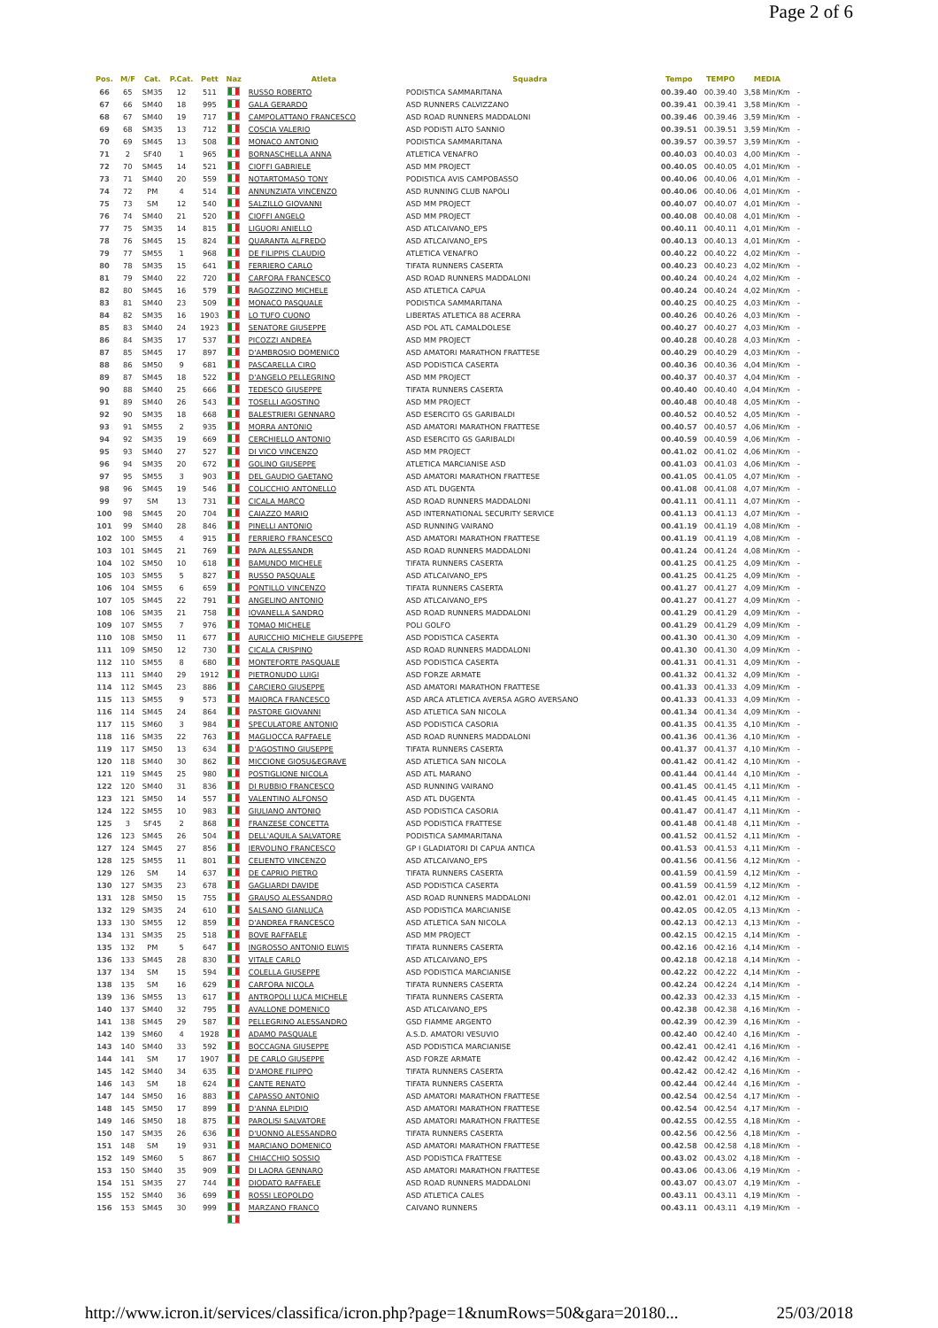Page 2 of 6
| Pos. | M/F | Cat. | P.Cat. | Pett | Naz | Atleta | Squadra | Tempo | TEMPO | MEDIA | |
| --- | --- | --- | --- | --- | --- | --- | --- | --- | --- | --- | --- |
| 66 | 65 | SM35 | 12 | 511 | | RUSSO ROBERTO | PODISTICA SAMMARITANA | 00.39.40 | 00.39.40 | 3,58 Min/Km | - |
| 67 | 66 | SM40 | 18 | 995 | | GALA GERARDO | ASD RUNNERS CALVIZZANO | 00.39.41 | 00.39.41 | 3,58 Min/Km | - |
| 68 | 67 | SM40 | 19 | 717 | | CAMPOLATTANO FRANCESCO | ASD ROAD RUNNERS MADDALONI | 00.39.46 | 00.39.46 | 3,59 Min/Km | - |
| 69 | 68 | SM35 | 13 | 712 | | COSCIA VALERIO | ASD PODISTI ALTO SANNIO | 00.39.51 | 00.39.51 | 3,59 Min/Km | - |
| 70 | 69 | SM45 | 13 | 508 | | MONACO ANTONIO | PODISTICA SAMMARITANA | 00.39.57 | 00.39.57 | 3,59 Min/Km | - |
| 71 | 2 | SF40 | 1 | 965 | | BORNASCHELLA ANNA | ATLETICA VENAFRO | 00.40.03 | 00.40.03 | 4,00 Min/Km | - |
| 72 | 70 | SM45 | 14 | 521 | | CIOFFI GABRIELE | ASD MM PROJECT | 00.40.05 | 00.40.05 | 4,01 Min/Km | - |
| 73 | 71 | SM40 | 20 | 559 | | NOTARTOMASO TONY | PODISTICA AVIS CAMPOBASSO | 00.40.06 | 00.40.06 | 4,01 Min/Km | - |
| 74 | 72 | PM | 4 | 514 | | ANNUNZIATA VINCENZO | ASD RUNNING CLUB NAPOLI | 00.40.06 | 00.40.06 | 4,01 Min/Km | - |
| 75 | 73 | SM | 12 | 540 | | SALZILLO GIOVANNI | ASD MM PROJECT | 00.40.07 | 00.40.07 | 4,01 Min/Km | - |
| 76 | 74 | SM40 | 21 | 520 | | CIOFFI ANGELO | ASD MM PROJECT | 00.40.08 | 00.40.08 | 4,01 Min/Km | - |
| 77 | 75 | SM35 | 14 | 815 | | LIGUORI ANIELLO | ASD ATLCAIVANO_EPS | 00.40.11 | 00.40.11 | 4,01 Min/Km | - |
| 78 | 76 | SM45 | 15 | 824 | | QUARANTA ALFREDO | ASD ATLCAIVANO_EPS | 00.40.13 | 00.40.13 | 4,01 Min/Km | - |
| 79 | 77 | SM55 | 1 | 968 | | DE FILIPPIS CLAUDIO | ATLETICA VENAFRO | 00.40.22 | 00.40.22 | 4,02 Min/Km | - |
| 80 | 78 | SM35 | 15 | 641 | | FERRIERO CARLO | TIFATA RUNNERS CASERTA | 00.40.23 | 00.40.23 | 4,02 Min/Km | - |
| 81 | 79 | SM40 | 22 | 720 | | CARFORA FRANCESCO | ASD ROAD RUNNERS MADDALONI | 00.40.24 | 00.40.24 | 4,02 Min/Km | - |
| 82 | 80 | SM45 | 16 | 579 | | RAGOZZINO MICHELE | ASD ATLETICA CAPUA | 00.40.24 | 00.40.24 | 4,02 Min/Km | - |
| 83 | 81 | SM40 | 23 | 509 | | MONACO PASQUALE | PODISTICA SAMMARITANA | 00.40.25 | 00.40.25 | 4,03 Min/Km | - |
| 84 | 82 | SM35 | 16 | 1903 | | LO TUFO CUONO | LIBERTAS ATLETICA 88 ACERRA | 00.40.26 | 00.40.26 | 4,03 Min/Km | - |
| 85 | 83 | SM40 | 24 | 1923 | | SENATORE GIUSEPPE | ASD POL ATL CAMALDOLESE | 00.40.27 | 00.40.27 | 4,03 Min/Km | - |
| 86 | 84 | SM35 | 17 | 537 | | PICOZZI ANDREA | ASD MM PROJECT | 00.40.28 | 00.40.28 | 4,03 Min/Km | - |
| 87 | 85 | SM45 | 17 | 897 | | D'AMBROSIO DOMENICO | ASD AMATORI MARATHON FRATTESE | 00.40.29 | 00.40.29 | 4,03 Min/Km | - |
| 88 | 86 | SM50 | 9 | 681 | | PASCARELLA CIRO | ASD PODISTICA CASERTA | 00.40.36 | 00.40.36 | 4,04 Min/Km | - |
| 89 | 87 | SM45 | 18 | 522 | | D'ANGELO PELLEGRINO | ASD MM PROJECT | 00.40.37 | 00.40.37 | 4,04 Min/Km | - |
| 90 | 88 | SM40 | 25 | 666 | | TEDESCO GIUSEPPE | TIFATA RUNNERS CASERTA | 00.40.40 | 00.40.40 | 4,04 Min/Km | - |
| 91 | 89 | SM40 | 26 | 543 | | TOSELLI AGOSTINO | ASD MM PROJECT | 00.40.48 | 00.40.48 | 4,05 Min/Km | - |
| 92 | 90 | SM35 | 18 | 668 | | BALESTRIERI GENNARO | ASD ESERCITO GS GARIBALDI | 00.40.52 | 00.40.52 | 4,05 Min/Km | - |
| 93 | 91 | SM55 | 2 | 935 | | MORRA ANTONIO | ASD AMATORI MARATHON FRATTESE | 00.40.57 | 00.40.57 | 4,06 Min/Km | - |
| 94 | 92 | SM35 | 19 | 669 | | CERCHIELLO ANTONIO | ASD ESERCITO GS GARIBALDI | 00.40.59 | 00.40.59 | 4,06 Min/Km | - |
| 95 | 93 | SM40 | 27 | 527 | | DI VICO VINCENZO | ASD MM PROJECT | 00.41.02 | 00.41.02 | 4,06 Min/Km | - |
| 96 | 94 | SM35 | 20 | 672 | | GOLINO GIUSEPPE | ATLETICA MARCIANISE ASD | 00.41.03 | 00.41.03 | 4,06 Min/Km | - |
| 97 | 95 | SM55 | 3 | 903 | | DEL GAUDIO GAETANO | ASD AMATORI MARATHON FRATTESE | 00.41.05 | 00.41.05 | 4,07 Min/Km | - |
| 98 | 96 | SM45 | 19 | 546 | | COLICCHIO ANTONELLO | ASD ATL DUGENTA | 00.41.08 | 00.41.08 | 4,07 Min/Km | - |
| 99 | 97 | SM | 13 | 731 | | CICALA MARCO | ASD ROAD RUNNERS MADDALONI | 00.41.11 | 00.41.11 | 4,07 Min/Km | - |
| 100 | 98 | SM45 | 20 | 704 | | CAIAZZO MARIO | ASD INTERNATIONAL SECURITY SERVICE | 00.41.13 | 00.41.13 | 4,07 Min/Km | - |
| 101 | 99 | SM40 | 28 | 846 | | PINELLI ANTONIO | ASD RUNNING VAIRANO | 00.41.19 | 00.41.19 | 4,08 Min/Km | - |
| 102 | 100 | SM55 | 4 | 915 | | FERRIERO FRANCESCO | ASD AMATORI MARATHON FRATTESE | 00.41.19 | 00.41.19 | 4,08 Min/Km | - |
| 103 | 101 | SM45 | 21 | 769 | | PAPA ALESSANDR | ASD ROAD RUNNERS MADDALONI | 00.41.24 | 00.41.24 | 4,08 Min/Km | - |
| 104 | 102 | SM50 | 10 | 618 | | BAMUNDO MICHELE | TIFATA RUNNERS CASERTA | 00.41.25 | 00.41.25 | 4,09 Min/Km | - |
| 105 | 103 | SM55 | 5 | 827 | | RUSSO PASQUALE | ASD ATLCAIVANO_EPS | 00.41.25 | 00.41.25 | 4,09 Min/Km | - |
| 106 | 104 | SM55 | 6 | 659 | | PONTILLO VINCENZO | TIFATA RUNNERS CASERTA | 00.41.27 | 00.41.27 | 4,09 Min/Km | - |
| 107 | 105 | SM45 | 22 | 791 | | ANGELINO ANTONIO | ASD ATLCAIVANO_EPS | 00.41.27 | 00.41.27 | 4,09 Min/Km | - |
| 108 | 106 | SM35 | 21 | 758 | | IOVANELLA SANDRO | ASD ROAD RUNNERS MADDALONI | 00.41.29 | 00.41.29 | 4,09 Min/Km | - |
| 109 | 107 | SM55 | 7 | 976 | | TOMAO MICHELE | POLI GOLFO | 00.41.29 | 00.41.29 | 4,09 Min/Km | - |
| 110 | 108 | SM50 | 11 | 677 | | AURICCHIO MICHELE GIUSEPPE | ASD PODISTICA CASERTA | 00.41.30 | 00.41.30 | 4,09 Min/Km | - |
| 111 | 109 | SM50 | 12 | 730 | | CICALA CRISPINO | ASD ROAD RUNNERS MADDALONI | 00.41.30 | 00.41.30 | 4,09 Min/Km | - |
| 112 | 110 | SM55 | 8 | 680 | | MONTEFORTE PASQUALE | ASD PODISTICA CASERTA | 00.41.31 | 00.41.31 | 4,09 Min/Km | - |
| 113 | 111 | SM40 | 29 | 1912 | | PIETRONUDO LUIGI | ASD FORZE ARMATE | 00.41.32 | 00.41.32 | 4,09 Min/Km | - |
| 114 | 112 | SM45 | 23 | 886 | | CARCIERO GIUSEPPE | ASD AMATORI MARATHON FRATTESE | 00.41.33 | 00.41.33 | 4,09 Min/Km | - |
| 115 | 113 | SM55 | 9 | 573 | | MAIORCA FRANCESCO | ASD ARCA ATLETICA AVERSA AGRO AVERSANO | 00.41.33 | 00.41.33 | 4,09 Min/Km | - |
| 116 | 114 | SM45 | 24 | 864 | | PASTORE GIOVANNI | ASD ATLETICA SAN NICOLA | 00.41.34 | 00.41.34 | 4,09 Min/Km | - |
| 117 | 115 | SM60 | 3 | 984 | | SPECULATORE ANTONIO | ASD PODISTICA CASORIA | 00.41.35 | 00.41.35 | 4,10 Min/Km | - |
| 118 | 116 | SM35 | 22 | 763 | | MAGLIOCCA RAFFAELE | ASD ROAD RUNNERS MADDALONI | 00.41.36 | 00.41.36 | 4,10 Min/Km | - |
| 119 | 117 | SM50 | 13 | 634 | | D'AGOSTINO GIUSEPPE | TIFATA RUNNERS CASERTA | 00.41.37 | 00.41.37 | 4,10 Min/Km | - |
| 120 | 118 | SM40 | 30 | 862 | | MICCIONE GIOSU&EGRAVE | ASD ATLETICA SAN NICOLA | 00.41.42 | 00.41.42 | 4,10 Min/Km | - |
| 121 | 119 | SM45 | 25 | 980 | | POSTIGLIONE NICOLA | ASD ATL MARANO | 00.41.44 | 00.41.44 | 4,10 Min/Km | - |
| 122 | 120 | SM40 | 31 | 836 | | DI RUBBIO FRANCESCO | ASD RUNNING VAIRANO | 00.41.45 | 00.41.45 | 4,11 Min/Km | - |
| 123 | 121 | SM50 | 14 | 557 | | VALENTINO ALFONSO | ASD ATL DUGENTA | 00.41.45 | 00.41.45 | 4,11 Min/Km | - |
| 124 | 122 | SM55 | 10 | 983 | | GIULIANO ANTONIO | ASD PODISTICA CASORIA | 00.41.47 | 00.41.47 | 4,11 Min/Km | - |
| 125 | 3 | SF45 | 2 | 868 | | FRANZESE CONCETTA | ASD PODISTICA FRATTESE | 00.41.48 | 00.41.48 | 4,11 Min/Km | - |
| 126 | 123 | SM45 | 26 | 504 | | DELL'AQUILA SALVATORE | PODISTICA SAMMARITANA | 00.41.52 | 00.41.52 | 4,11 Min/Km | - |
| 127 | 124 | SM45 | 27 | 856 | | IERVOLINO FRANCESCO | GP I GLADIATORI DI CAPUA ANTICA | 00.41.53 | 00.41.53 | 4,11 Min/Km | - |
| 128 | 125 | SM55 | 11 | 801 | | CELIENTO VINCENZO | ASD ATLCAIVANO_EPS | 00.41.56 | 00.41.56 | 4,12 Min/Km | - |
| 129 | 126 | SM | 14 | 637 | | DE CAPRIO PIETRO | TIFATA RUNNERS CASERTA | 00.41.59 | 00.41.59 | 4,12 Min/Km | - |
| 130 | 127 | SM35 | 23 | 678 | | GAGLIARDI DAVIDE | ASD PODISTICA CASERTA | 00.41.59 | 00.41.59 | 4,12 Min/Km | - |
| 131 | 128 | SM50 | 15 | 755 | | GRAUSO ALESSANDRO | ASD ROAD RUNNERS MADDALONI | 00.42.01 | 00.42.01 | 4,12 Min/Km | - |
| 132 | 129 | SM35 | 24 | 610 | | SALSANO GIANLUCA | ASD PODISTICA MARCIANISE | 00.42.05 | 00.42.05 | 4,13 Min/Km | - |
| 133 | 130 | SM55 | 12 | 859 | | D'ANDREA FRANCESCO | ASD ATLETICA SAN NICOLA | 00.42.13 | 00.42.13 | 4,13 Min/Km | - |
| 134 | 131 | SM35 | 25 | 518 | | BOVE RAFFAELE | ASD MM PROJECT | 00.42.15 | 00.42.15 | 4,14 Min/Km | - |
| 135 | 132 | PM | 5 | 647 | | INGROSSO ANTONIO ELWIS | TIFATA RUNNERS CASERTA | 00.42.16 | 00.42.16 | 4,14 Min/Km | - |
| 136 | 133 | SM45 | 28 | 830 | | VITALE CARLO | ASD ATLCAIVANO_EPS | 00.42.18 | 00.42.18 | 4,14 Min/Km | - |
| 137 | 134 | SM | 15 | 594 | | COLELLA GIUSEPPE | ASD PODISTICA MARCIANISE | 00.42.22 | 00.42.22 | 4,14 Min/Km | - |
| 138 | 135 | SM | 16 | 629 | | CARFORA NICOLA | TIFATA RUNNERS CASERTA | 00.42.24 | 00.42.24 | 4,14 Min/Km | - |
| 139 | 136 | SM55 | 13 | 617 | | ANTROPOLI LUCA MICHELE | TIFATA RUNNERS CASERTA | 00.42.33 | 00.42.33 | 4,15 Min/Km | - |
| 140 | 137 | SM40 | 32 | 795 | | AVALLONE DOMENICO | ASD ATLCAIVANO_EPS | 00.42.38 | 00.42.38 | 4,16 Min/Km | - |
| 141 | 138 | SM45 | 29 | 587 | | PELLEGRINO ALESSANDRO | GSD FIAMME ARGENTO | 00.42.39 | 00.42.39 | 4,16 Min/Km | - |
| 142 | 139 | SM60 | 4 | 1928 | | ADAMO PASQUALE | A.S.D. AMATORI VESUVIO | 00.42.40 | 00.42.40 | 4,16 Min/Km | - |
| 143 | 140 | SM40 | 33 | 592 | | BOCCAGNA GIUSEPPE | ASD PODISTICA MARCIANISE | 00.42.41 | 00.42.41 | 4,16 Min/Km | - |
| 144 | 141 | SM | 17 | 1907 | | DE CARLO GIUSEPPE | ASD FORZE ARMATE | 00.42.42 | 00.42.42 | 4,16 Min/Km | - |
| 145 | 142 | SM40 | 34 | 635 | | D'AMORE FILIPPO | TIFATA RUNNERS CASERTA | 00.42.42 | 00.42.42 | 4,16 Min/Km | - |
| 146 | 143 | SM | 18 | 624 | | CANTE RENATO | TIFATA RUNNERS CASERTA | 00.42.44 | 00.42.44 | 4,16 Min/Km | - |
| 147 | 144 | SM50 | 16 | 883 | | CAPASSO ANTONIO | ASD AMATORI MARATHON FRATTESE | 00.42.54 | 00.42.54 | 4,17 Min/Km | - |
| 148 | 145 | SM50 | 17 | 899 | | D'ANNA ELPIDIO | ASD AMATORI MARATHON FRATTESE | 00.42.54 | 00.42.54 | 4,17 Min/Km | - |
| 149 | 146 | SM50 | 18 | 875 | | PAROLISI SALVATORE | ASD AMATORI MARATHON FRATTESE | 00.42.55 | 00.42.55 | 4,18 Min/Km | - |
| 150 | 147 | SM35 | 26 | 636 | | D'UONNO ALESSANDRO | TIFATA RUNNERS CASERTA | 00.42.56 | 00.42.56 | 4,18 Min/Km | - |
| 151 | 148 | SM | 19 | 931 | | MARCIANO DOMENICO | ASD AMATORI MARATHON FRATTESE | 00.42.58 | 00.42.58 | 4,18 Min/Km | - |
| 152 | 149 | SM60 | 5 | 867 | | CHIACCHIO SOSSIO | ASD PODISTICA FRATTESE | 00.43.02 | 00.43.02 | 4,18 Min/Km | - |
| 153 | 150 | SM40 | 35 | 909 | | DI LAORA GENNARO | ASD AMATORI MARATHON FRATTESE | 00.43.06 | 00.43.06 | 4,19 Min/Km | - |
| 154 | 151 | SM35 | 27 | 744 | | DIODATO RAFFAELE | ASD ROAD RUNNERS MADDALONI | 00.43.07 | 00.43.07 | 4,19 Min/Km | - |
| 155 | 152 | SM40 | 36 | 699 | | ROSSI LEOPOLDO | ASD ATLETICA CALES | 00.43.11 | 00.43.11 | 4,19 Min/Km | - |
| 156 | 153 | SM45 | 30 | 999 | | MARZANO FRANCO | CAIVANO RUNNERS | 00.43.11 | 00.43.11 | 4,19 Min/Km | - |
http://www.icron.it/services/classifica/icron.php?page=1&numRows=50&gara=20180... 25/03/2018